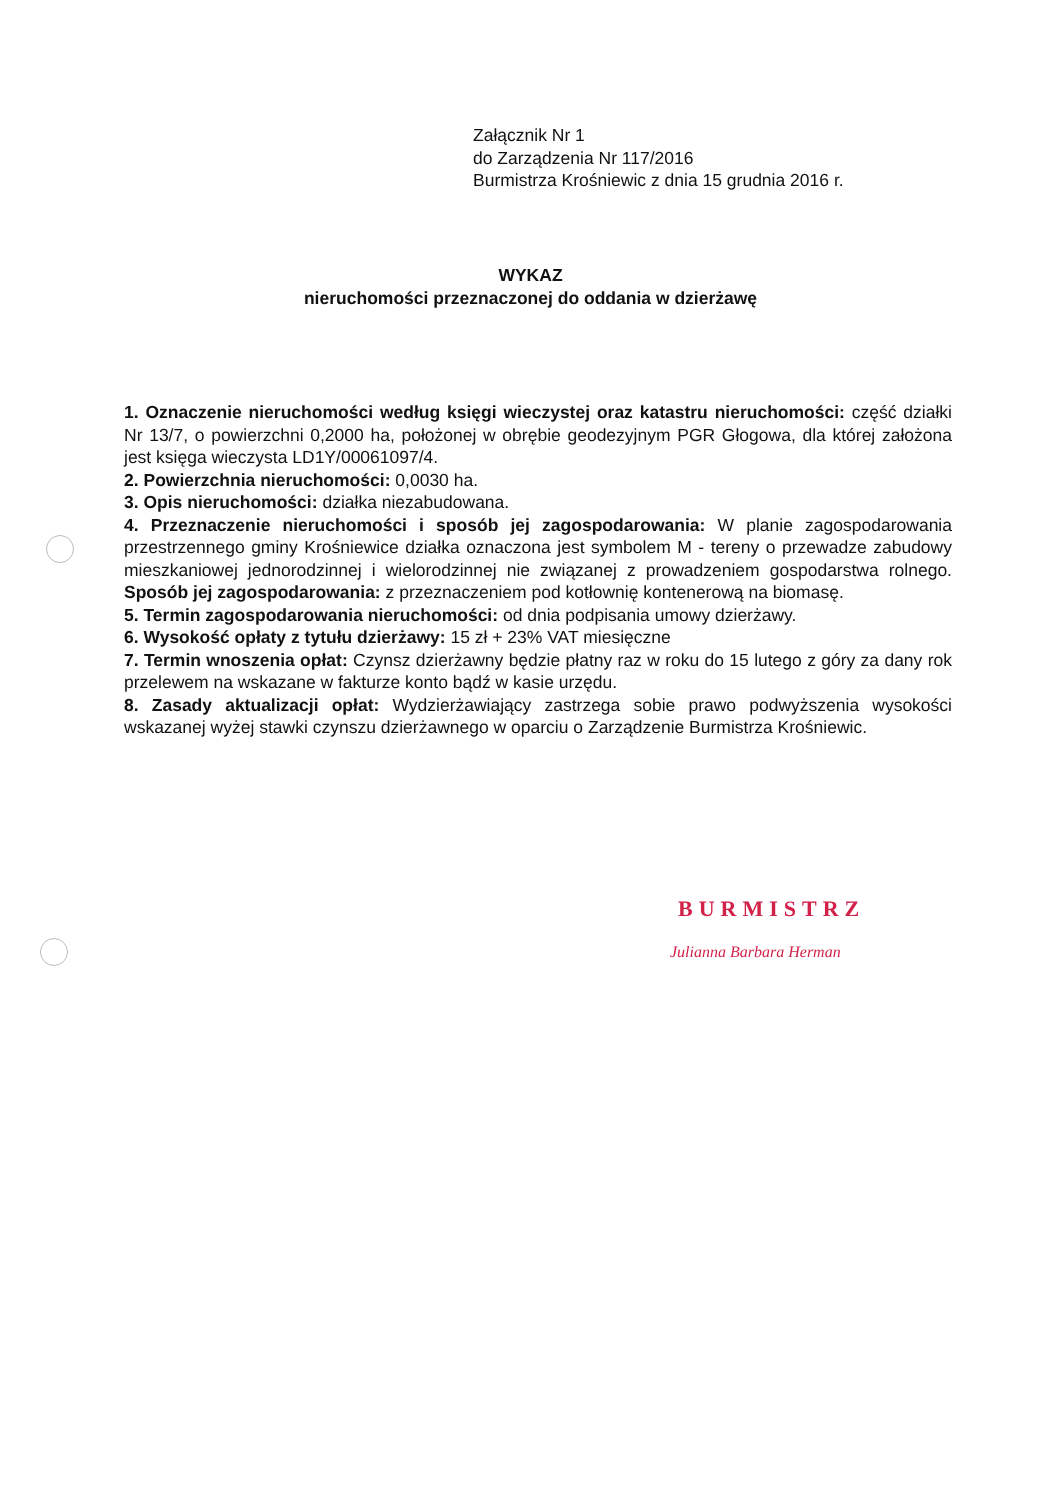Załącznik Nr 1
do Zarządzenia Nr 117/2016
Burmistrza Krośniewic z dnia 15 grudnia 2016 r.
WYKAZ
nieruchomości przeznaczonej do oddania w dzierżawę
1. Oznaczenie nieruchomości według księgi wieczystej oraz katastru nieruchomości: część działki Nr 13/7, o powierzchni 0,2000 ha, położonej w obrębie geodezyjnym PGR Głogowa, dla której założona jest księga wieczysta LD1Y/00061097/4.
2. Powierzchnia nieruchomości: 0,0030 ha.
3. Opis nieruchomości: działka niezabudowana.
4. Przeznaczenie nieruchomości i sposób jej zagospodarowania: W planie zagospodarowania przestrzennego gminy Krośniewice działka oznaczona jest symbolem M - tereny o przewadze zabudowy mieszkaniowej jednorodzinnej i wielorodzinnej nie związanej z prowadzeniem gospodarstwa rolnego. Sposób jej zagospodarowania: z przeznaczeniem pod kotłownię kontenerową na biomasę.
5. Termin zagospodarowania nieruchomości: od dnia podpisania umowy dzierżawy.
6. Wysokość opłaty z tytułu dzierżawy: 15 zł + 23% VAT miesięczne
7. Termin wnoszenia opłat: Czynsz dzierżawny będzie płatny raz w roku do 15 lutego z góry za dany rok przelewem na wskazane w fakturze konto bądź w kasie urzędu.
8. Zasady aktualizacji opłat: Wydzierżawiający zastrzega sobie prawo podwyższenia wysokości wskazanej wyżej stawki czynszu dzierżawnego w oparciu o Zarządzenie Burmistrza Krośniewic.
BURMISTRZ
Julianna Barbara Herman